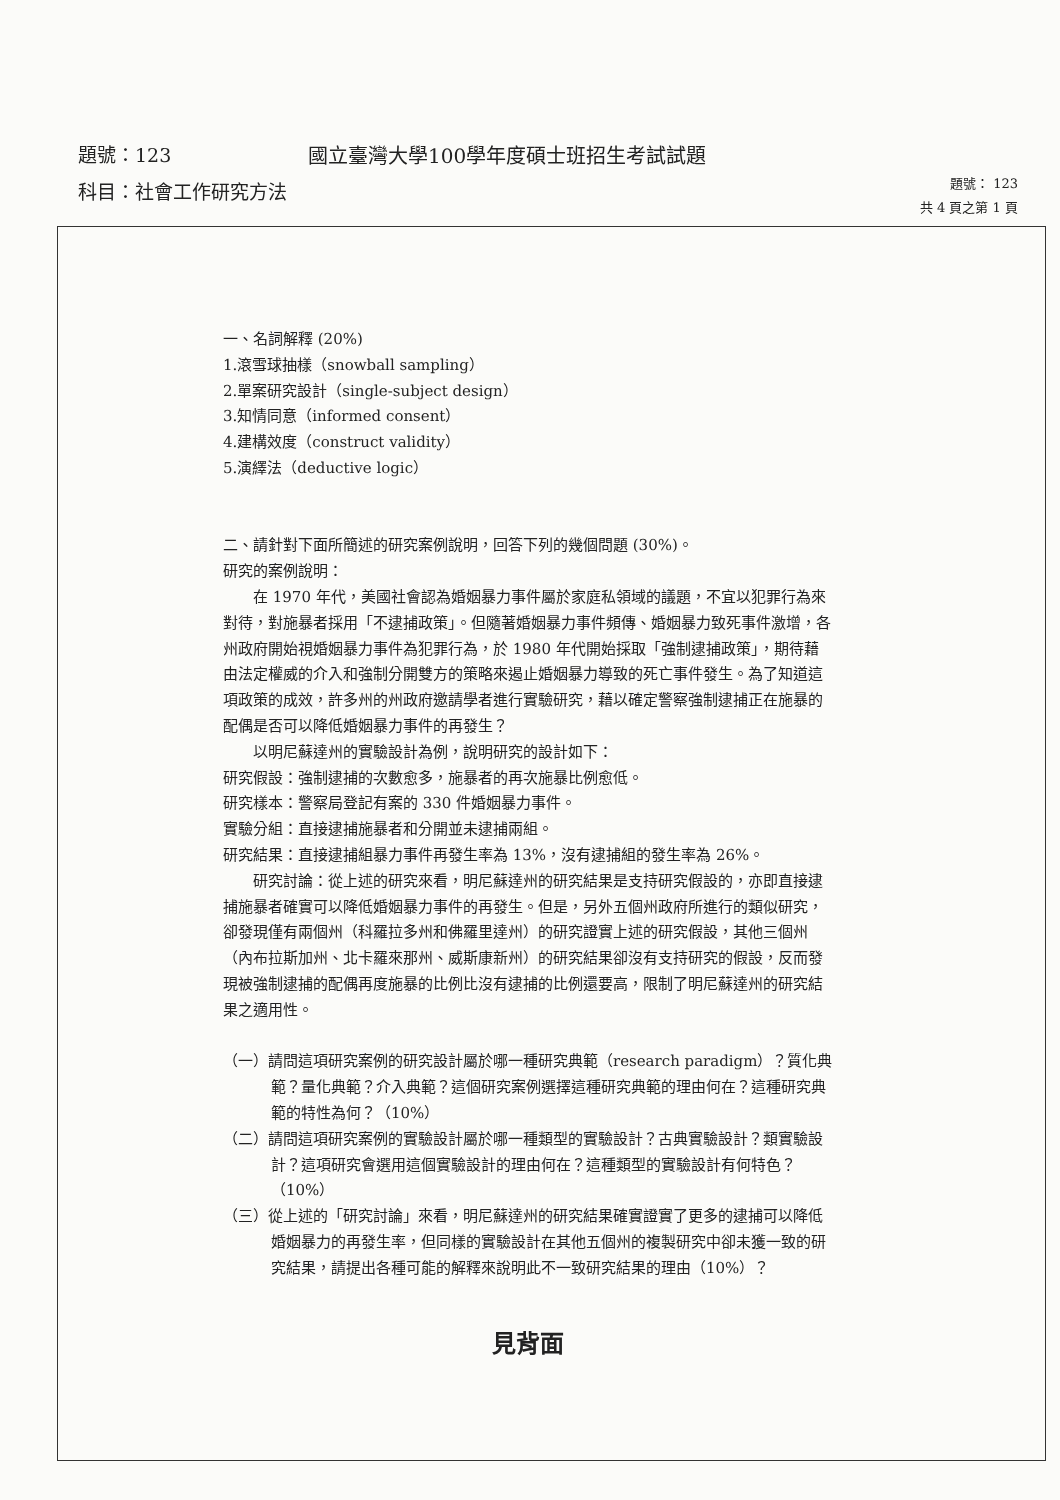題號：123 國立臺灣大學100學年度碩士班招生考試試題
科目：社會工作研究方法
題號： 123
共 4 頁之第 1 頁
一、名詞解釋 (20%)
1.滾雪球抽樣（snowball sampling）
2.單案研究設計（single-subject design）
3.知情同意（informed consent）
4.建構效度（construct validity）
5.演繹法（deductive logic）
二、請針對下面所簡述的研究案例說明，回答下列的幾個問題 (30%)。
研究的案例說明：
在 1970 年代，美國社會認為婚姻暴力事件屬於家庭私領域的議題，不宜以犯罪行為來對待，對施暴者採用「不逮捕政策」。但隨著婚姻暴力事件頻傳、婚姻暴力致死事件激增，各州政府開始視婚姻暴力事件為犯罪行為，於 1980 年代開始採取「強制逮捕政策」，期待藉由法定權威的介入和強制分開雙方的策略來遏止婚姻暴力導致的死亡事件發生。為了知道這項政策的成效，許多州的州政府邀請學者進行實驗研究，藉以確定警察強制逮捕正在施暴的配偶是否可以降低婚姻暴力事件的再發生？
以明尼蘇達州的實驗設計為例，說明研究的設計如下：
研究假設：強制逮捕的次數愈多，施暴者的再次施暴比例愈低。
研究樣本：警察局登記有案的 330 件婚姻暴力事件。
實驗分組：直接逮捕施暴者和分開並未逮捕兩組。
研究結果：直接逮捕組暴力事件再發生率為 13%，沒有逮捕組的發生率為 26%。
研究討論：從上述的研究來看，明尼蘇達州的研究結果是支持研究假設的，亦即直接逮捕施暴者確實可以降低婚姻暴力事件的再發生。但是，另外五個州政府所進行的類似研究，卻發現僅有兩個州（科羅拉多州和佛羅里達州）的研究證實上述的研究假設，其他三個州（內布拉斯加州、北卡羅來那州、威斯康新州）的研究結果卻沒有支持研究的假設，反而發現被強制逮捕的配偶再度施暴的比例比沒有逮捕的比例還要高，限制了明尼蘇達州的研究結果之適用性。
（一）請問這項研究案例的研究設計屬於哪一種研究典範（research paradigm）？質化典範？量化典範？介入典範？這個研究案例選擇這種研究典範的理由何在？這種研究典範的特性為何？（10%）
（二）請問這項研究案例的實驗設計屬於哪一種類型的實驗設計？古典實驗設計？類實驗設計？這項研究會選用這個實驗設計的理由何在？這種類型的實驗設計有何特色？（10%）
（三）從上述的「研究討論」來看，明尼蘇達州的研究結果確實證實了更多的逮捕可以降低婚姻暴力的再發生率，但同樣的實驗設計在其他五個州的複製研究中卻未獲一致的研究結果，請提出各種可能的解釋來說明此不一致研究結果的理由（10%）？
見背面